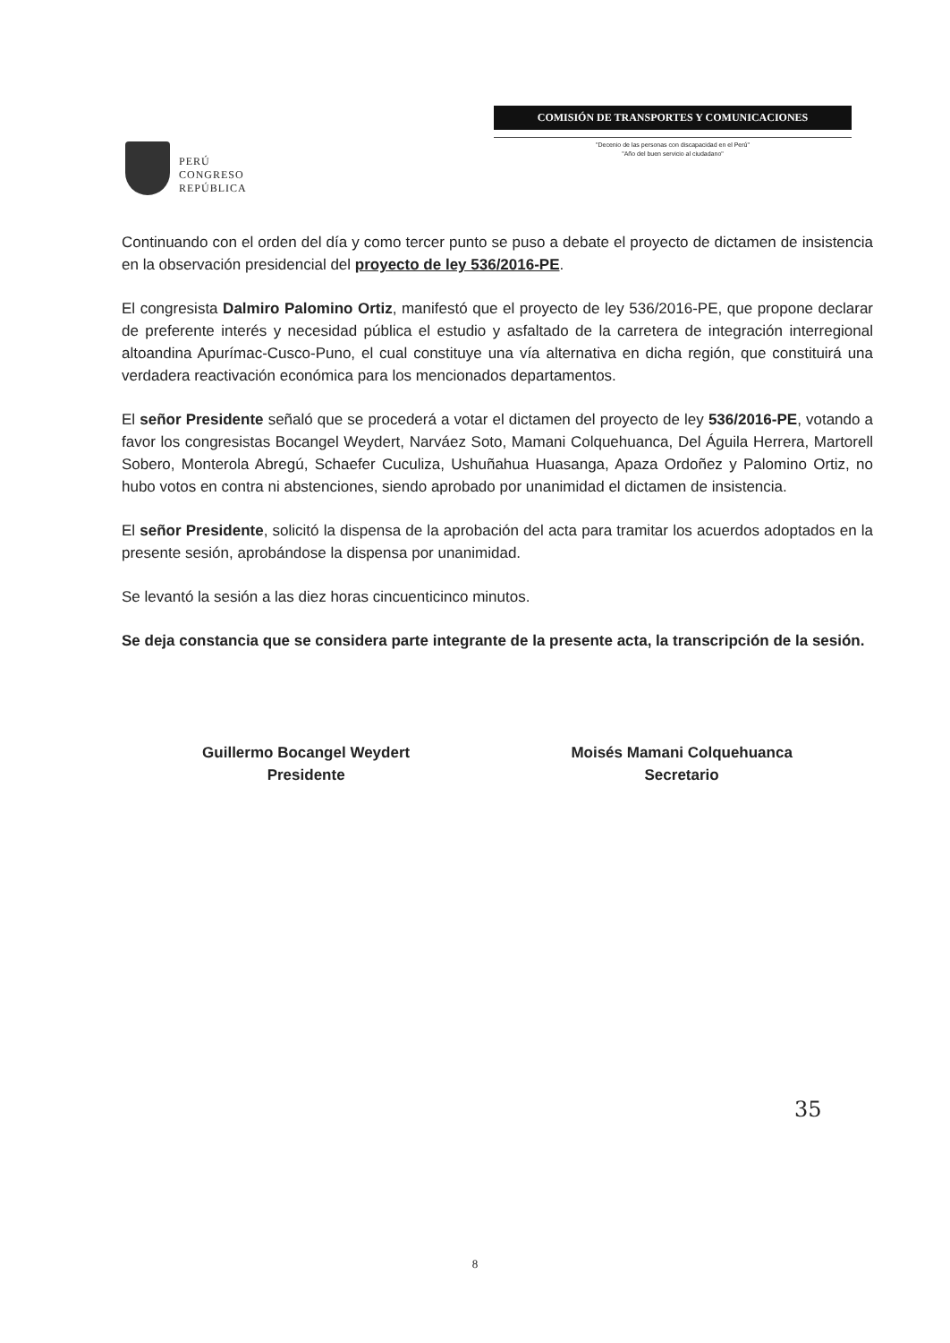PERÚ
CONGRESO
REPÚBLICA
COMISIÓN DE TRANSPORTES Y COMUNICACIONES
"Decenio de las personas con discapacidad en el Perú"
"Año del buen servicio al ciudadano"
Continuando con el orden del día y como tercer punto se puso a debate el proyecto de dictamen de insistencia en la observación presidencial del proyecto de ley 536/2016-PE.
El congresista Dalmiro Palomino Ortiz, manifestó que el proyecto de ley 536/2016-PE, que propone declarar de preferente interés y necesidad pública el estudio y asfaltado de la carretera de integración interregional altoandina Apurímac-Cusco-Puno, el cual constituye una vía alternativa en dicha región, que constituirá una verdadera reactivación económica para los mencionados departamentos.
El señor Presidente señaló que se procederá a votar el dictamen del proyecto de ley 536/2016-PE, votando a favor los congresistas Bocangel Weydert, Narváez Soto, Mamani Colquehuanca, Del Águila Herrera, Martorell Sobero, Monterola Abregú, Schaefer Cuculiza, Ushuñahua Huasanga, Apaza Ordoñez y Palomino Ortiz, no hubo votos en contra ni abstenciones, siendo aprobado por unanimidad el dictamen de insistencia.
El señor Presidente, solicitó la dispensa de la aprobación del acta para tramitar los acuerdos adoptados en la presente sesión, aprobándose la dispensa por unanimidad.
Se levantó la sesión a las diez horas cincuenticinco minutos.
Se deja constancia que se considera parte integrante de la presente acta, la transcripción de la sesión.
Guillermo Bocangel Weydert
Presidente
Moisés Mamani Colquehuanca
Secretario
35
8